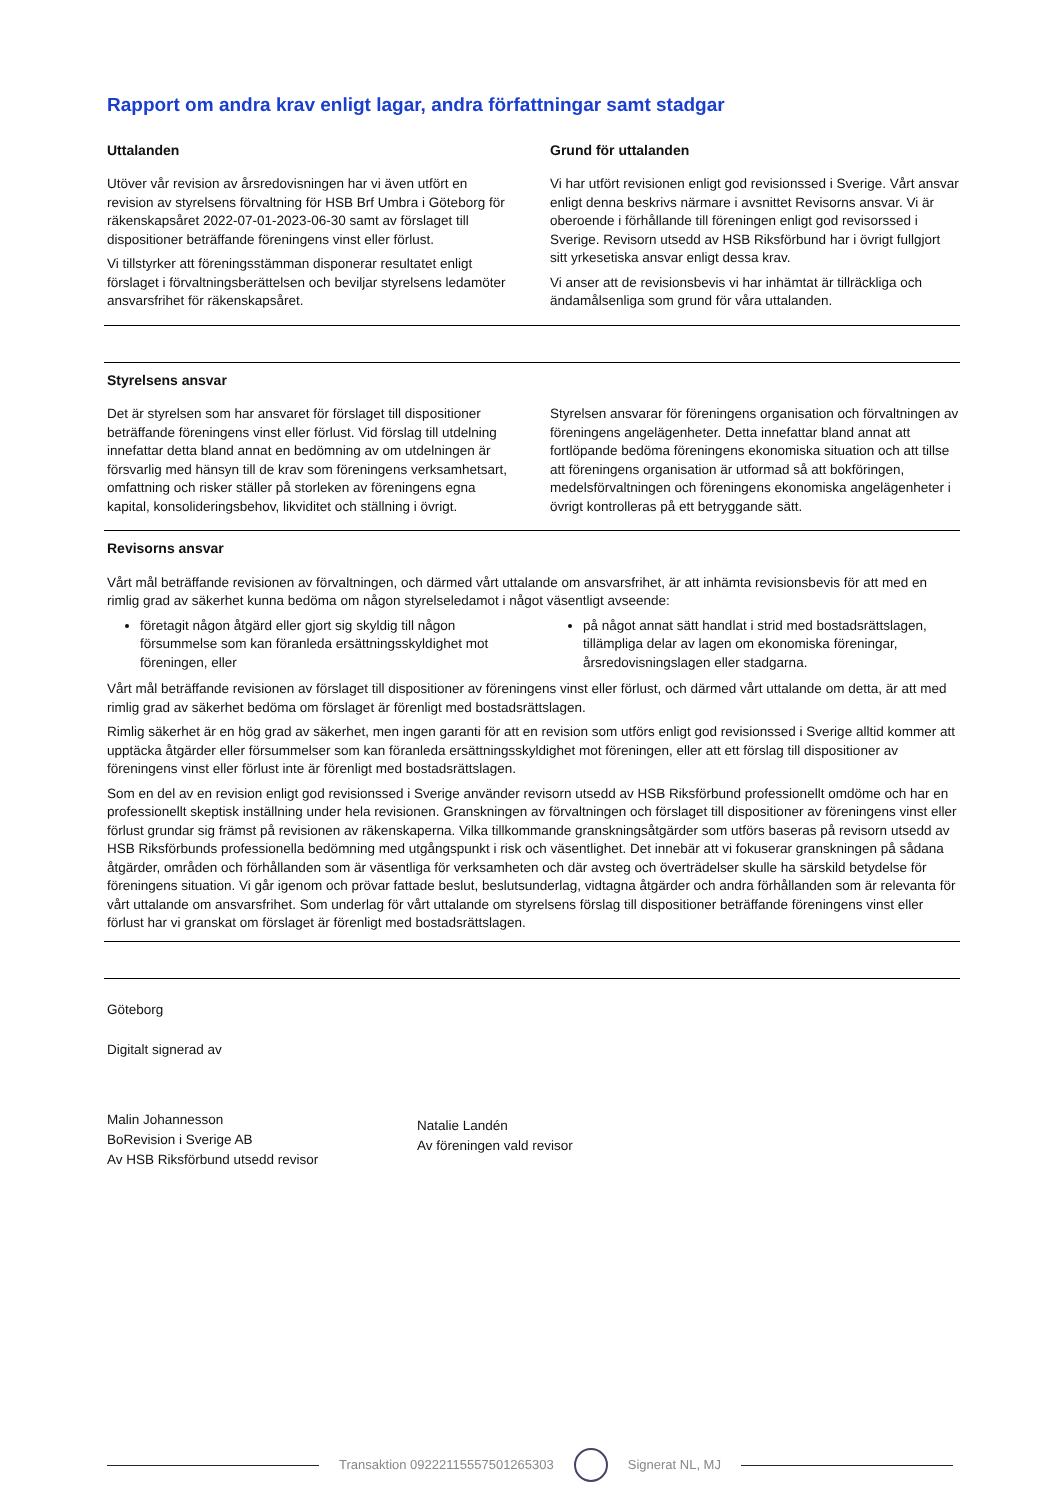Rapport om andra krav enligt lagar, andra författningar samt stadgar
Uttalanden
Utöver vår revision av årsredovisningen har vi även utfört en revision av styrelsens förvaltning för HSB Brf Umbra i Göteborg för räkenskapsåret 2022-07-01-2023-06-30 samt av förslaget till dispositioner beträffande föreningens vinst eller förlust.
Vi tillstyrker att föreningsstämman disponerar resultatet enligt förslaget i förvaltningsberättelsen och beviljar styrelsens ledamöter ansvarsfrihet för räkenskapsåret.
Grund för uttalanden
Vi har utfört revisionen enligt god revisionssed i Sverige. Vårt ansvar enligt denna beskrivs närmare i avsnittet Revisorns ansvar. Vi är oberoende i förhållande till föreningen enligt god revisorssed i Sverige. Revisorn utsedd av HSB Riksförbund har i övrigt fullgjort sitt yrkesetiska ansvar enligt dessa krav.
Vi anser att de revisionsbevis vi har inhämtat är tillräckliga och ändamålsenliga som grund för våra uttalanden.
Styrelsens ansvar
Det är styrelsen som har ansvaret för förslaget till dispositioner beträffande föreningens vinst eller förlust. Vid förslag till utdelning innefattar detta bland annat en bedömning av om utdelningen är försvarlig med hänsyn till de krav som föreningens verksamhetsart, omfattning och risker ställer på storleken av föreningens egna kapital, konsolideringsbehov, likviditet och ställning i övrigt.
Styrelsen ansvarar för föreningens organisation och förvaltningen av föreningens angelägenheter. Detta innefattar bland annat att fortlöpande bedöma föreningens ekonomiska situation och att tillse att föreningens organisation är utformad så att bokföringen, medelsförvaltningen och föreningens ekonomiska angelägenheter i övrigt kontrolleras på ett betryggande sätt.
Revisorns ansvar
Vårt mål beträffande revisionen av förvaltningen, och därmed vårt uttalande om ansvarsfrihet, är att inhämta revisionsbevis för att med en rimlig grad av säkerhet kunna bedöma om någon styrelseledamot i något väsentligt avseende:
företagit någon åtgärd eller gjort sig skyldig till någon försummelse som kan föranleda ersättningsskyldighet mot föreningen, eller
på något annat sätt handlat i strid med bostadsrättslagen, tillämpliga delar av lagen om ekonomiska föreningar, årsredovisningslagen eller stadgarna.
Vårt mål beträffande revisionen av förslaget till dispositioner av föreningens vinst eller förlust, och därmed vårt uttalande om detta, är att med rimlig grad av säkerhet bedöma om förslaget är förenligt med bostadsrättslagen.
Rimlig säkerhet är en hög grad av säkerhet, men ingen garanti för att en revision som utförs enligt god revisionssed i Sverige alltid kommer att upptäcka åtgärder eller försummelser som kan föranleda ersättningsskyldighet mot föreningen, eller att ett förslag till dispositioner av föreningens vinst eller förlust inte är förenligt med bostadsrättslagen.
Som en del av en revision enligt god revisionssed i Sverige använder revisorn utsedd av HSB Riksförbund professionellt omdöme och har en professionellt skeptisk inställning under hela revisionen. Granskningen av förvaltningen och förslaget till dispositioner av föreningens vinst eller förlust grundar sig främst på revisionen av räkenskaperna. Vilka tillkommande granskningsåtgärder som utförs baseras på revisorn utsedd av HSB Riksförbunds professionella bedömning med utgångspunkt i risk och väsentlighet. Det innebär att vi fokuserar granskningen på sådana åtgärder, områden och förhållanden som är väsentliga för verksamheten och där avsteg och överträdelser skulle ha särskild betydelse för föreningens situation. Vi går igenom och prövar fattade beslut, beslutsunderlag, vidtagna åtgärder och andra förhållanden som är relevanta för vårt uttalande om ansvarsfrihet. Som underlag för vårt uttalande om styrelsens förslag till dispositioner beträffande föreningens vinst eller förlust har vi granskat om förslaget är förenligt med bostadsrättslagen.
Göteborg
Digitalt signerad av
Malin Johannesson
BoRevision i Sverige AB
Av HSB Riksförbund utsedd revisor
Natalie Landén
Av föreningen vald revisor
Transaktion 09222115557501265303 Signerat NL, MJ